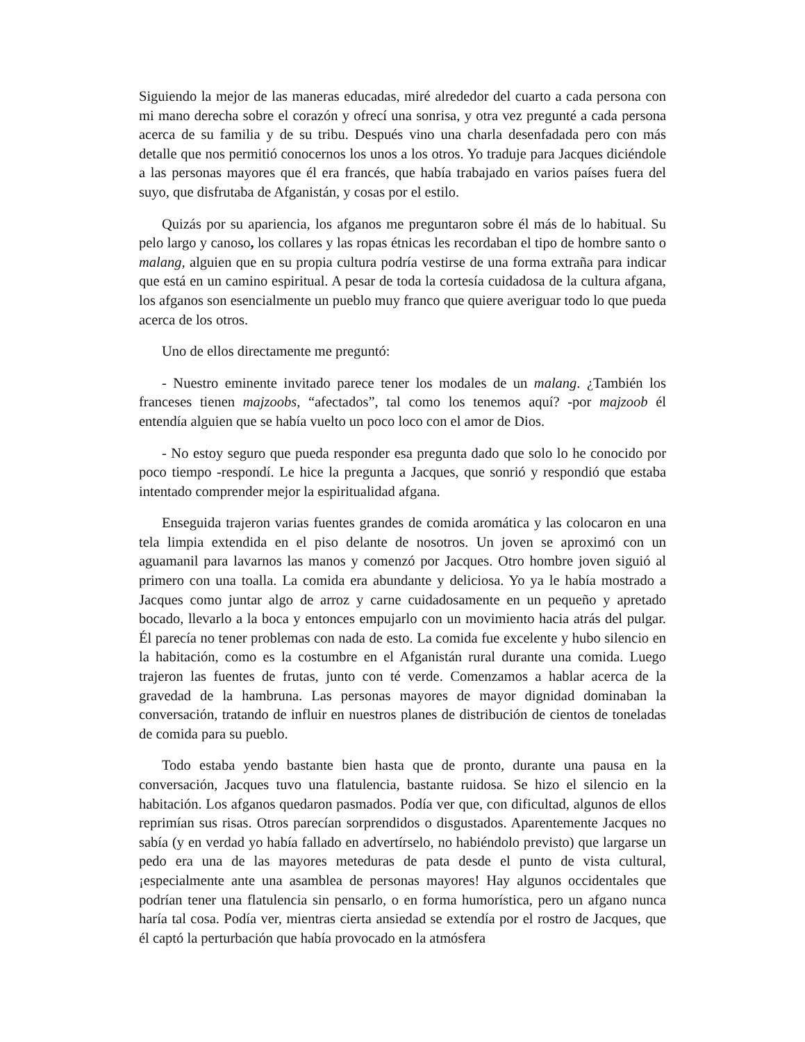Siguiendo la mejor de las maneras educadas, miré alrededor del cuarto a cada persona con mi mano derecha sobre el corazón y ofrecí una sonrisa, y otra vez pregunté a cada persona acerca de su familia y de su tribu. Después vino una charla desenfadada pero con más detalle que nos permitió conocernos los unos a los otros. Yo traduje para Jacques diciéndole a las personas mayores que él era francés, que había trabajado en varios países fuera del suyo, que disfrutaba de Afganistán, y cosas por el estilo.
Quizás por su apariencia, los afganos me preguntaron sobre él más de lo habitual. Su pelo largo y canoso, los collares y las ropas étnicas les recordaban el tipo de hombre santo o malang, alguien que en su propia cultura podría vestirse de una forma extraña para indicar que está en un camino espiritual. A pesar de toda la cortesía cuidadosa de la cultura afgana, los afganos son esencialmente un pueblo muy franco que quiere averiguar todo lo que pueda acerca de los otros.
Uno de ellos directamente me preguntó:
- Nuestro eminente invitado parece tener los modales de un malang. ¿También los franceses tienen majzoobs, “afectados”, tal como los tenemos aquí? -por majzoob él entendía alguien que se había vuelto un poco loco con el amor de Dios.
- No estoy seguro que pueda responder esa pregunta dado que solo lo he conocido por poco tiempo -respondí. Le hice la pregunta a Jacques, que sonrió y respondió que estaba intentado comprender mejor la espiritualidad afgana.
Enseguida trajeron varias fuentes grandes de comida aromática y las colocaron en una tela limpia extendida en el piso delante de nosotros. Un joven se aproximó con un aguamanil para lavarnos las manos y comenzó por Jacques. Otro hombre joven siguió al primero con una toalla. La comida era abundante y deliciosa. Yo ya le había mostrado a Jacques como juntar algo de arroz y carne cuidadosamente en un pequeño y apretado bocado, llevarlo a la boca y entonces empujarlo con un movimiento hacia atrás del pulgar. Él parecía no tener problemas con nada de esto. La comida fue excelente y hubo silencio en la habitación, como es la costumbre en el Afganistán rural durante una comida. Luego trajeron las fuentes de frutas, junto con té verde. Comenzamos a hablar acerca de la gravedad de la hambruna. Las personas mayores de mayor dignidad dominaban la conversación, tratando de influir en nuestros planes de distribución de cientos de toneladas de comida para su pueblo.
Todo estaba yendo bastante bien hasta que de pronto, durante una pausa en la conversación, Jacques tuvo una flatulencia, bastante ruidosa. Se hizo el silencio en la habitación. Los afganos quedaron pasmados. Podía ver que, con dificultad, algunos de ellos reprimían sus risas. Otros parecían sorprendidos o disgustados. Aparentemente Jacques no sabía (y en verdad yo había fallado en advertírselo, no habiéndolo previsto) que largarse un pedo era una de las mayores meteduras de pata desde el punto de vista cultural, ¡especialmente ante una asamblea de personas mayores! Hay algunos occidentales que podrían tener una flatulencia sin pensarlo, o en forma humorística, pero un afgano nunca haría tal cosa. Podía ver, mientras cierta ansiedad se extendía por el rostro de Jacques, que él captó la perturbación que había provocado en la atmósfera